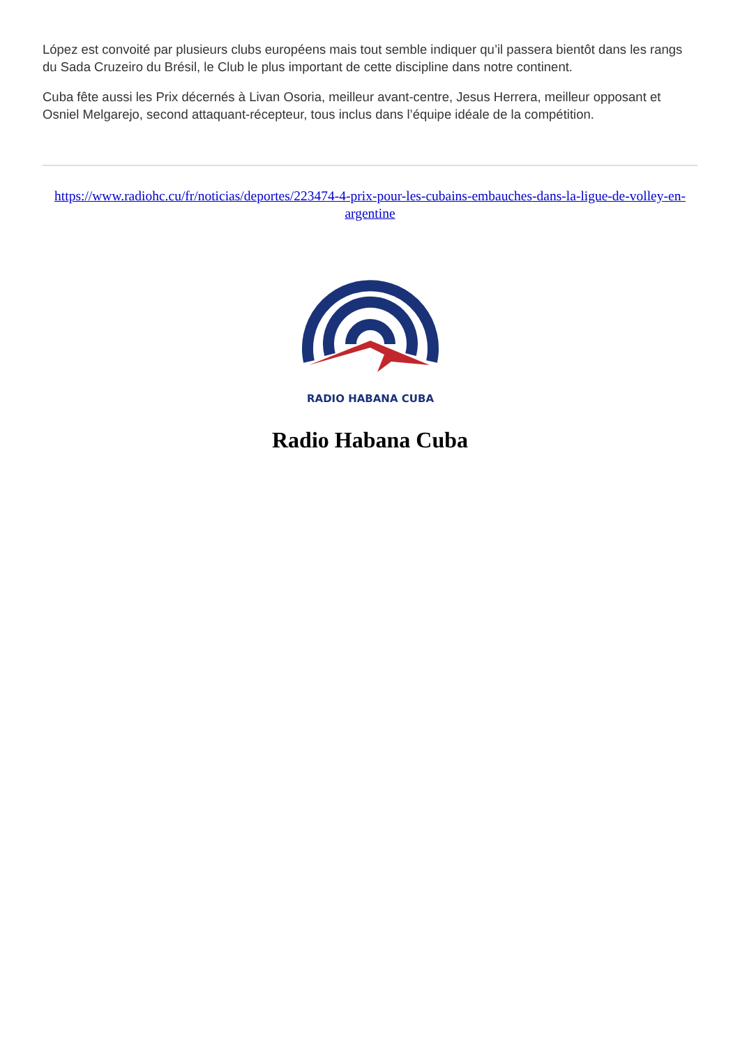López est convoité par plusieurs clubs européens mais tout semble indiquer qu’il passera bientôt dans les rangs du Sada Cruzeiro du Brésil, le Club le plus important de cette discipline dans notre continent.
Cuba fête aussi les Prix décernés à Livan Osoria, meilleur avant-centre, Jesus Herrera, meilleur opposant et Osniel Melgarejo, second attaquant-récepteur, tous inclus dans l’équipe idéale de la compétition.
https://www.radiohc.cu/fr/noticias/deportes/223474-4-prix-pour-les-cubains-embauches-dans-la-ligue-de-volley-en-argentine
RADIO HABANA CUBA
Radio Habana Cuba